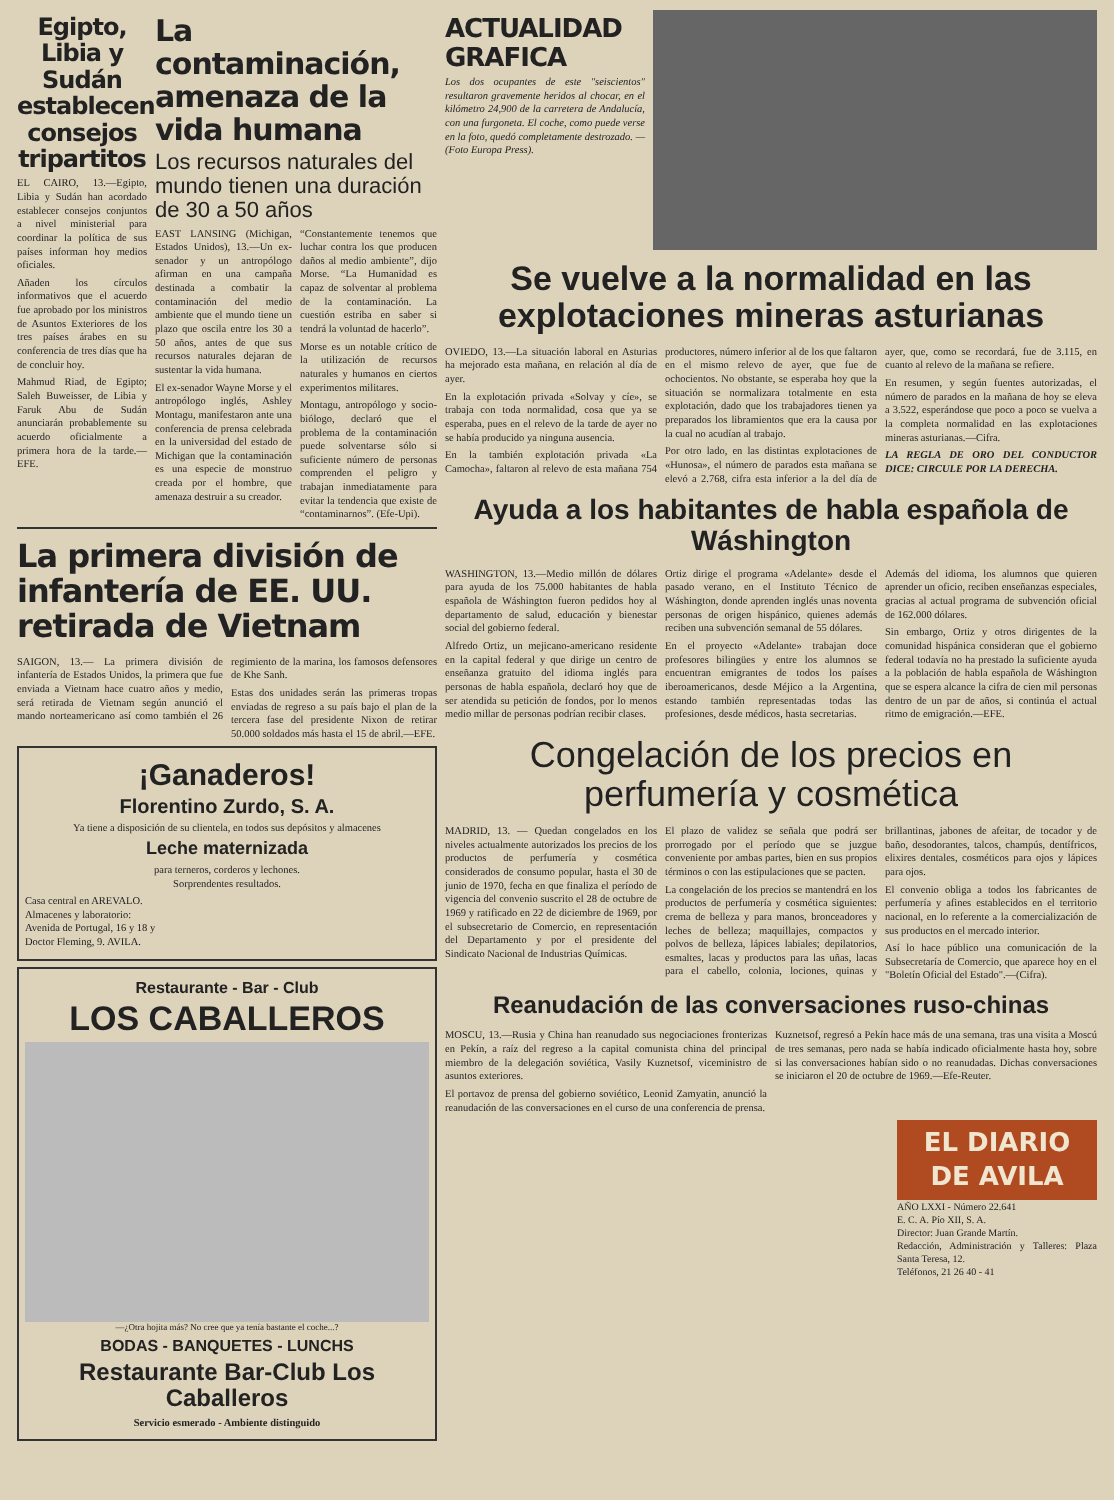Egipto, Libia y Sudán establecen consejos tripartitos
EL CAIRO, 13.—Egipto, Libia y Sudán han acordado establecer consejos conjuntos a nivel ministerial para coordinar la política de sus países informan hoy medios oficiales.
Añaden los círculos informativos que el acuerdo fue aprobado por los ministros de Asuntos Exteriores de los tres países árabes en su conferencia de tres días que ha de concluir hoy.
Mahmud Riad, de Egipto; Saleh Buweisser, de Libia y Faruk Abu de Sudán anunciarán probablemente su acuerdo oficialmente a primera hora de la tarde.—EFE.
La contaminación, amenaza de la vida humana
Los recursos naturales del mundo tienen una duración de 30 a 50 años
EAST LANSING (Michigan, Estados Unidos), 13.—Un ex-senador y un antropólogo afirman en una campaña destinada a combatir la contaminación del medio ambiente que el mundo tiene un plazo que oscila entre los 30 a 50 años, antes de que sus recursos naturales dejaran de sustentar la vida humana.
El ex-senador Wayne Morse y el antropólogo inglés, Ashley Montagu, manifestaron ante una conferencia de prensa celebrada en la universidad del estado de Michigan que la contaminación es una especie de monstruo creada por el hombre, que amenaza destruir a su creador.
“Constantemente tenemos que luchar contra los que producen daños al medio ambiente”, dijo Morse. “La Humanidad es capaz de solventar al problema de la contaminación. La cuestión estriba en saber si tendrá la voluntad de hacerlo”.
Morse es un notable crítico de la utilización de recursos naturales y humanos en ciertos experimentos militares.
Montagu, antropólogo y socio-biólogo, declaró que el problema de la contaminación puede solventarse sólo si suficiente número de personas comprenden el peligro y trabajan inmediatamente para evitar la tendencia que existe de “contaminarnos”. (Efe-Upi).
La primera división de infantería de EE. UU. retirada de Vietnam
SAIGON, 13.— La primera división de infantería de Estados Unidos, la primera que fue enviada a Vietnam hace cuatro años y medio, será retirada de Vietnam según anunció el mando norteamericano así como también el 26 regimiento de la marina, los famosos defensores de Khe Sanh.
Estas dos unidades serán las primeras tropas enviadas de regreso a su país bajo el plan de la tercera fase del presidente Nixon de retirar 50.000 soldados más hasta el 15 de abril.—EFE.
¡Ganaderos!
Florentino Zurdo, S. A.
Ya tiene a disposición de su clientela, en todos sus depósitos y almacenes
Leche maternizada
para terneros, corderos y lechones.
Sorprendentes resultados.
Casa central en AREVALO.
Almacenes y laboratorio:
Avenida de Portugal, 16 y 18 y
Doctor Fleming, 9. AVILA.
Restaurante - Bar - Club
LOS CABALLEROS
—¿Otra hojita más? No cree que ya tenía bastante el coche...?
BODAS - BANQUETES - LUNCHS
Restaurante Bar-Club Los Caballeros
Servicio esmerado - Ambiente distinguido
ACTUALIDAD GRAFICA
Los dos ocupantes de este "seiscientos" resultaron gravemente heridos al chocar, en el kilómetro 24,900 de la carretera de Andalucía, con una furgoneta. El coche, como puede verse en la foto, quedó completamente destrozado. — (Foto Europa Press).
Se vuelve a la normalidad en las explotaciones mineras asturianas
OVIEDO, 13.—La situación laboral en Asturias ha mejorado esta mañana, en relación al día de ayer.
En la explotación privada «Solvay y cíe», se trabaja con toda normalidad, cosa que ya se esperaba, pues en el relevo de la tarde de ayer no se había producido ya ninguna ausencia.
En la también explotación privada «La Camocha», faltaron al relevo de esta mañana 754 productores, número inferior al de los que faltaron en el mismo relevo de ayer, que fue de ochocientos. No obstante, se esperaba hoy que la situación se normalizara totalmente en esta explotación, dado que los trabajadores tienen ya preparados los libramientos que era la causa por la cual no acudían al trabajo.
Por otro lado, en las distintas explotaciones de «Hunosa», el número de parados esta mañana se elevó a 2.768, cifra esta inferior a la del día de ayer, que, como se recordará, fue de 3.115, en cuanto al relevo de la mañana se refiere.
En resumen, y según fuentes autorizadas, el número de parados en la mañana de hoy se eleva a 3.522, esperándose que poco a poco se vuelva a la completa normalidad en las explotaciones mineras asturianas.—Cifra.
LA REGLA DE ORO DEL CONDUCTOR DICE: CIRCULE POR LA DERECHA.
Ayuda a los habitantes de habla española de Wáshington
WASHINGTON, 13.—Medio millón de dólares para ayuda de los 75.000 habitantes de habla española de Wáshington fueron pedidos hoy al departamento de salud, educación y bienestar social del gobierno federal.
Alfredo Ortiz, un mejicano-americano residente en la capital federal y que dirige un centro de enseñanza gratuito del idioma inglés para personas de habla española, declaró hoy que de ser atendida su petición de fondos, por lo menos medio millar de personas podrían recibir clases.
Ortiz dirige el programa «Adelante» desde el pasado verano, en el Instituto Técnico de Wáshington, donde aprenden inglés unas noventa personas de origen hispánico, quienes además reciben una subvención semanal de 55 dólares.
En el proyecto «Adelante» trabajan doce profesores bilingües y entre los alumnos se encuentran emigrantes de todos los países iberoamericanos, desde Méjico a la Argentina, estando también representadas todas las profesiones, desde médicos, hasta secretarias.
Además del idioma, los alumnos que quieren aprender un oficio, reciben enseñanzas especiales, gracias al actual programa de subvención oficial de 162.000 dólares.
Sin embargo, Ortiz y otros dirigentes de la comunidad hispánica consideran que el gobierno federal todavía no ha prestado la suficiente ayuda a la población de habla española de Wáshington que se espera alcance la cifra de cien mil personas dentro de un par de años, si continúa el actual ritmo de emigración.—EFE.
Congelación de los precios en perfumería y cosmética
MADRID, 13. — Quedan congelados en los niveles actualmente autorizados los precios de los productos de perfumería y cosmética considerados de consumo popular, hasta el 30 de junio de 1970, fecha en que finaliza el período de vigencia del convenio suscrito el 28 de octubre de 1969 y ratificado en 22 de diciembre de 1969, por el subsecretario de Comercio, en representación del Departamento y por el presidente del Sindicato Nacional de Industrias Químicas.
El plazo de validez se señala que podrá ser prorrogado por el período que se juzgue conveniente por ambas partes, bien en sus propios términos o con las estipulaciones que se pacten.
La congelación de los precios se mantendrá en los productos de perfumería y cosmética siguientes: crema de belleza y para manos, bronceadores y leches de belleza; maquillajes, compactos y polvos de belleza, lápices labiales; depilatorios, esmaltes, lacas y productos para las uñas, lacas para el cabello, colonia, lociones, quinas y brillantinas, jabones de afeitar, de tocador y de baño, desodorantes, talcos, champús, dentífricos, elixires dentales, cosméticos para ojos y lápices para ojos.
El convenio obliga a todos los fabricantes de perfumería y afines establecidos en el territorio nacional, en lo referente a la comercialización de sus productos en el mercado interior.
Así lo hace público una comunicación de la Subsecretaría de Comercio, que aparece hoy en el "Boletín Oficial del Estado".—(Cifra).
Reanudación de las conversaciones ruso-chinas
MOSCU, 13.—Rusia y China han reanudado sus negociaciones fronterizas en Pekín, a raíz del regreso a la capital comunista china del principal miembro de la delegación soviética, Vasily Kuznetsof, viceministro de asuntos exteriores.
El portavoz de prensa del gobierno soviético, Leonid Zamyatin, anunció la reanudación de las conversaciones en el curso de una conferencia de prensa.
Kuznetsof, regresó a Pekín hace más de una semana, tras una visita a Moscú de tres semanas, pero nada se había indicado oficialmente hasta hoy, sobre si las conversaciones habían sido o no reanudadas. Dichas conversaciones se iniciaron el 20 de octubre de 1969.—Efe-Reuter.
EL DIARIO DE AVILA
AÑO LXXI - Número 22.641
E. C. A. Pío XII, S. A.
Director: Juan Grande Martín.
Redacción, Administración y Talleres: Plaza Santa Teresa, 12.
Teléfonos, 21 26 40 - 41